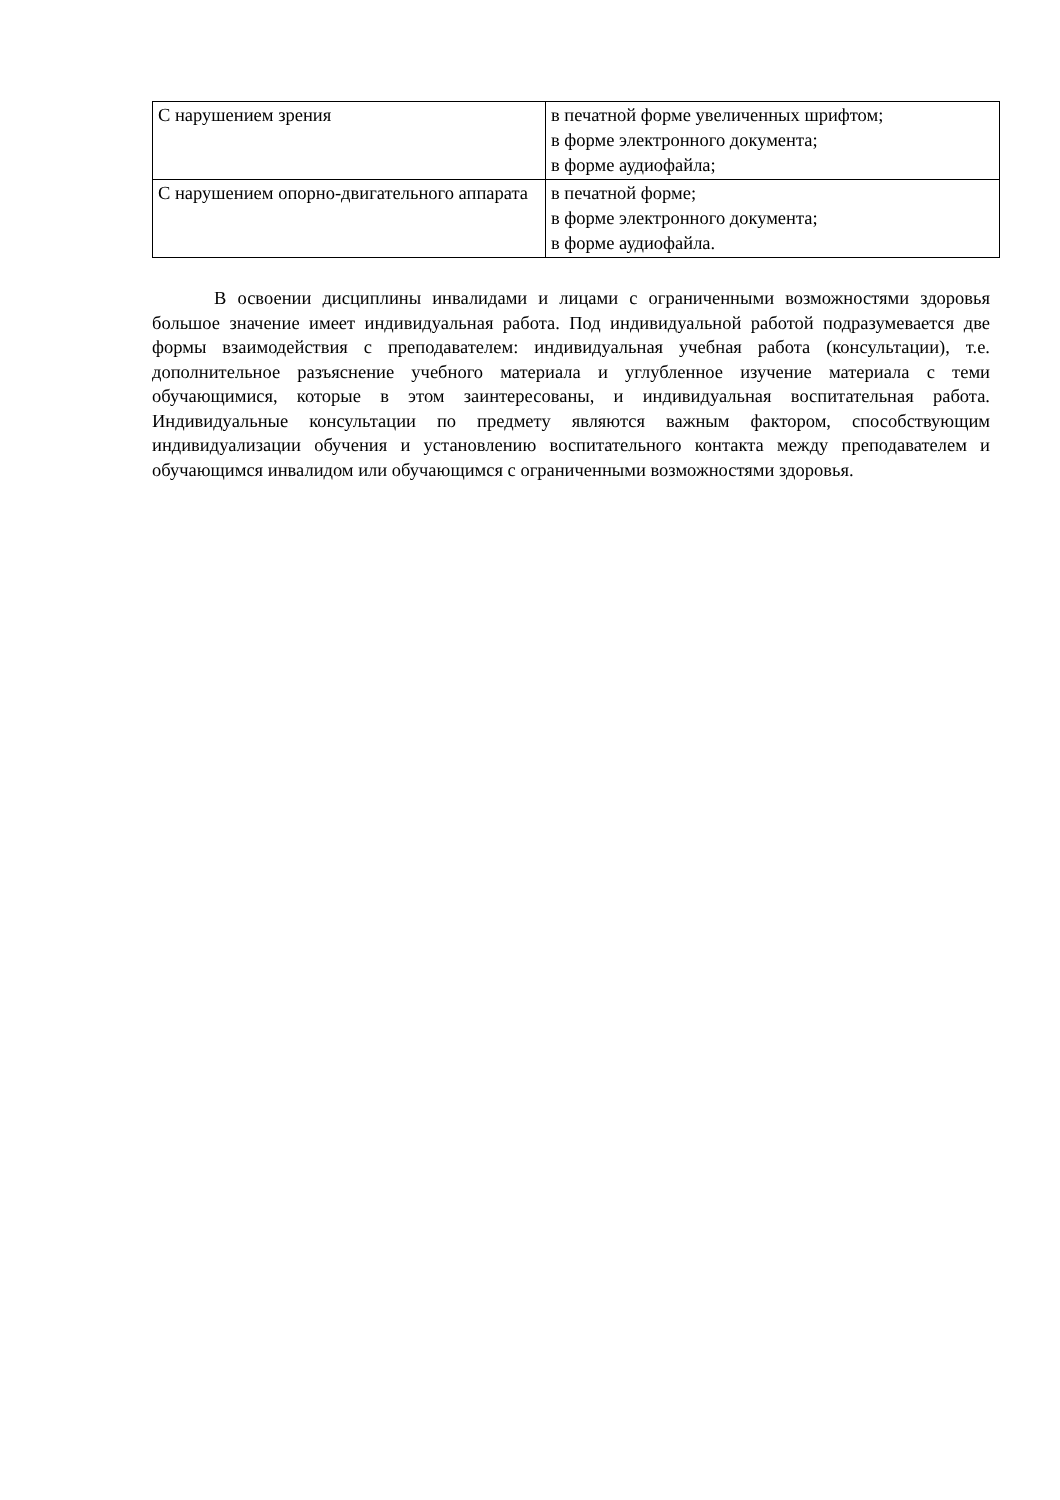| С нарушением зрения | в печатной форме увеличенных шрифтом; в форме электронного документа; в форме аудиофайла; |
| С нарушением опорно-двигательного аппарата | в печатной форме; в форме электронного документа; в форме аудиофайла. |
В освоении дисциплины инвалидами и лицами с ограниченными возможностями здоровья большое значение имеет индивидуальная работа. Под индивидуальной работой подразумевается две формы взаимодействия с преподавателем: индивидуальная учебная работа (консультации), т.е. дополнительное разъяснение учебного материала и углубленное изучение материала с теми обучающимися, которые в этом заинтересованы, и индивидуальная воспитательная работа. Индивидуальные консультации по предмету являются важным фактором, способствующим индивидуализации обучения и установлению воспитательного контакта между преподавателем и обучающимся инвалидом или обучающимся с ограниченными возможностями здоровья.